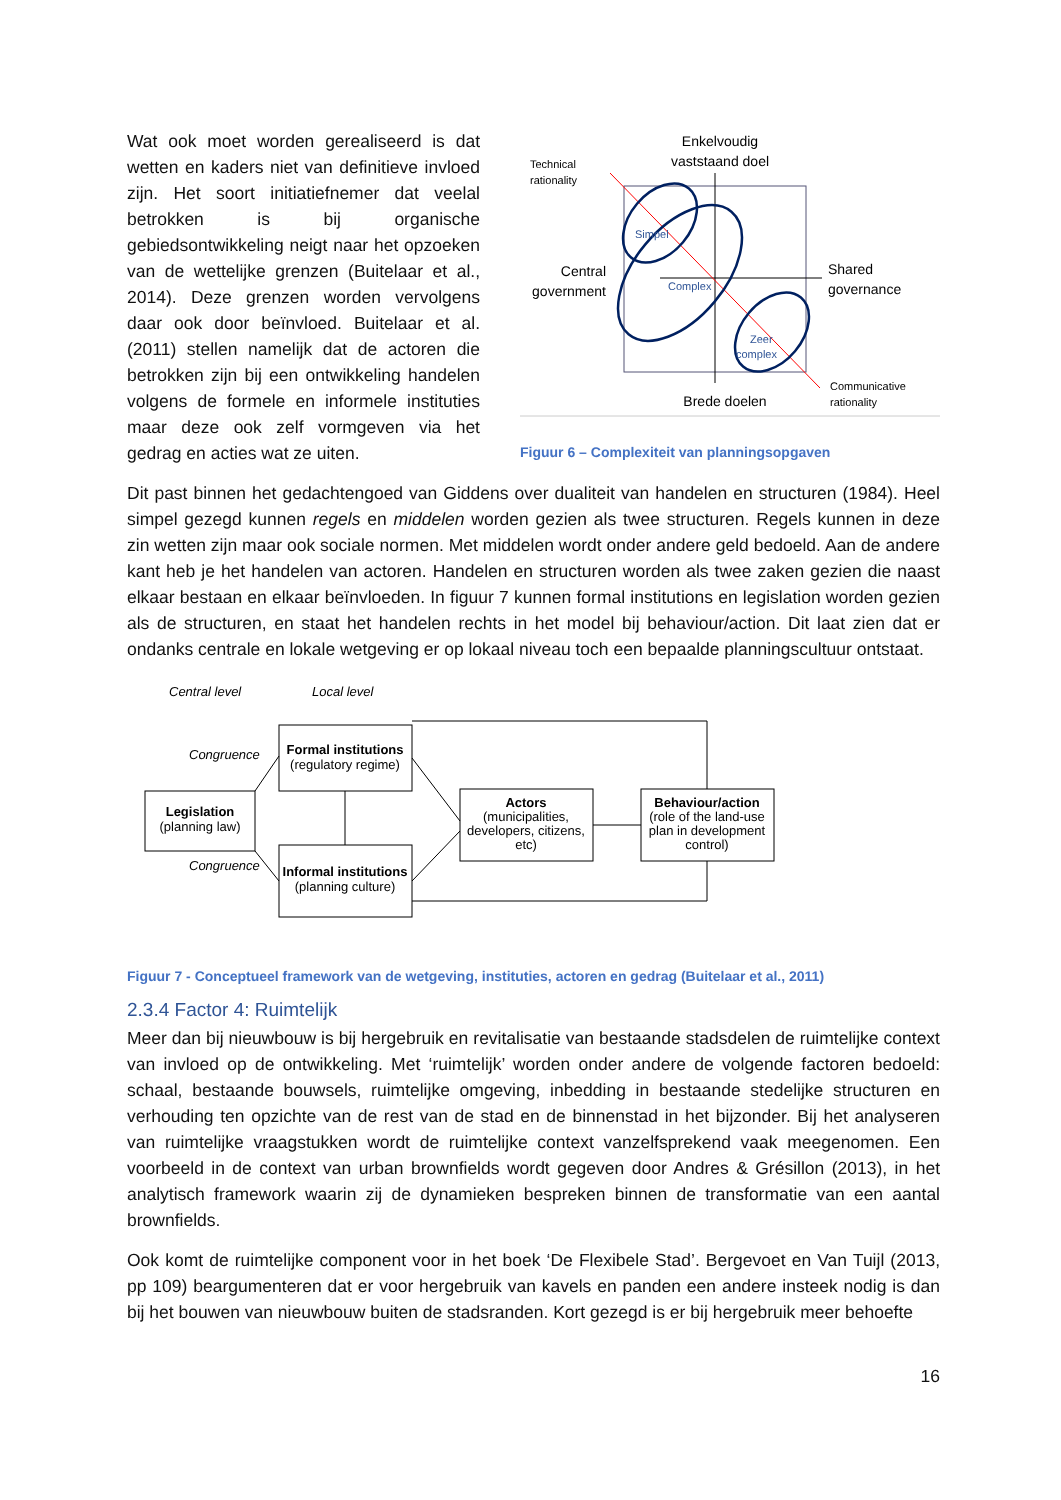Wat ook moet worden gerealiseerd is dat wetten en kaders niet van definitieve invloed zijn. Het soort initiatiefnemer dat veelal betrokken is bij organische gebiedsontwikkeling neigt naar het opzoeken van de wettelijke grenzen (Buitelaar et al., 2014). Deze grenzen worden vervolgens daar ook door beïnvloed. Buitelaar et al. (2011) stellen namelijk dat de actoren die betrokken zijn bij een ontwikkeling handelen volgens de formele en informele instituties maar deze ook zelf vormgeven via het gedrag en acties wat ze uiten.
Enkelvoudig
vaststaand doel
Technical
rationality
Simpel
Complex
Zeer
complex
Central
government
Shared
governance
Communicative
rationality
Brede doelen
Figuur 6 – Complexiteit van planningsopgaven
Dit past binnen het gedachtengoed van Giddens over dualiteit van handelen en structuren (1984). Heel simpel gezegd kunnen regels en middelen worden gezien als twee structuren. Regels kunnen in deze zin wetten zijn maar ook sociale normen. Met middelen wordt onder andere geld bedoeld. Aan de andere kant heb je het handelen van actoren. Handelen en structuren worden als twee zaken gezien die naast elkaar bestaan en elkaar beïnvloeden. In figuur 7 kunnen formal institutions en legislation worden gezien als de structuren, en staat het handelen rechts in het model bij behaviour/action. Dit laat zien dat er ondanks centrale en lokale wetgeving er op lokaal niveau toch een bepaalde planningscultuur ontstaat.
Central level
Local level
Congruence
Congruence
Legislation
(planning law)
Formal institutions
(regulatory regime)
Informal institutions
(planning culture)
Actors
(municipalities,
developers, citizens,
etc)
Behaviour/action
(role of the land-use
plan in development
control)
Figuur 7 - Conceptueel framework van de wetgeving, instituties, actoren en gedrag (Buitelaar et al., 2011)
2.3.4 Factor 4: Ruimtelijk
Meer dan bij nieuwbouw is bij hergebruik en revitalisatie van bestaande stadsdelen de ruimtelijke context van invloed op de ontwikkeling. Met ‘ruimtelijk’ worden onder andere de volgende factoren bedoeld: schaal, bestaande bouwsels, ruimtelijke omgeving, inbedding in bestaande stedelijke structuren en verhouding ten opzichte van de rest van de stad en de binnenstad in het bijzonder. Bij het analyseren van ruimtelijke vraagstukken wordt de ruimtelijke context vanzelfsprekend vaak meegenomen. Een voorbeeld in de context van urban brownfields wordt gegeven door Andres & Grésillon (2013), in het analytisch framework waarin zij de dynamieken bespreken binnen de transformatie van een aantal brownfields.
Ook komt de ruimtelijke component voor in het boek ‘De Flexibele Stad’. Bergevoet en Van Tuijl (2013, pp 109) beargumenteren dat er voor hergebruik van kavels en panden een andere insteek nodig is dan bij het bouwen van nieuwbouw buiten de stadsranden. Kort gezegd is er bij hergebruik meer behoefte
16